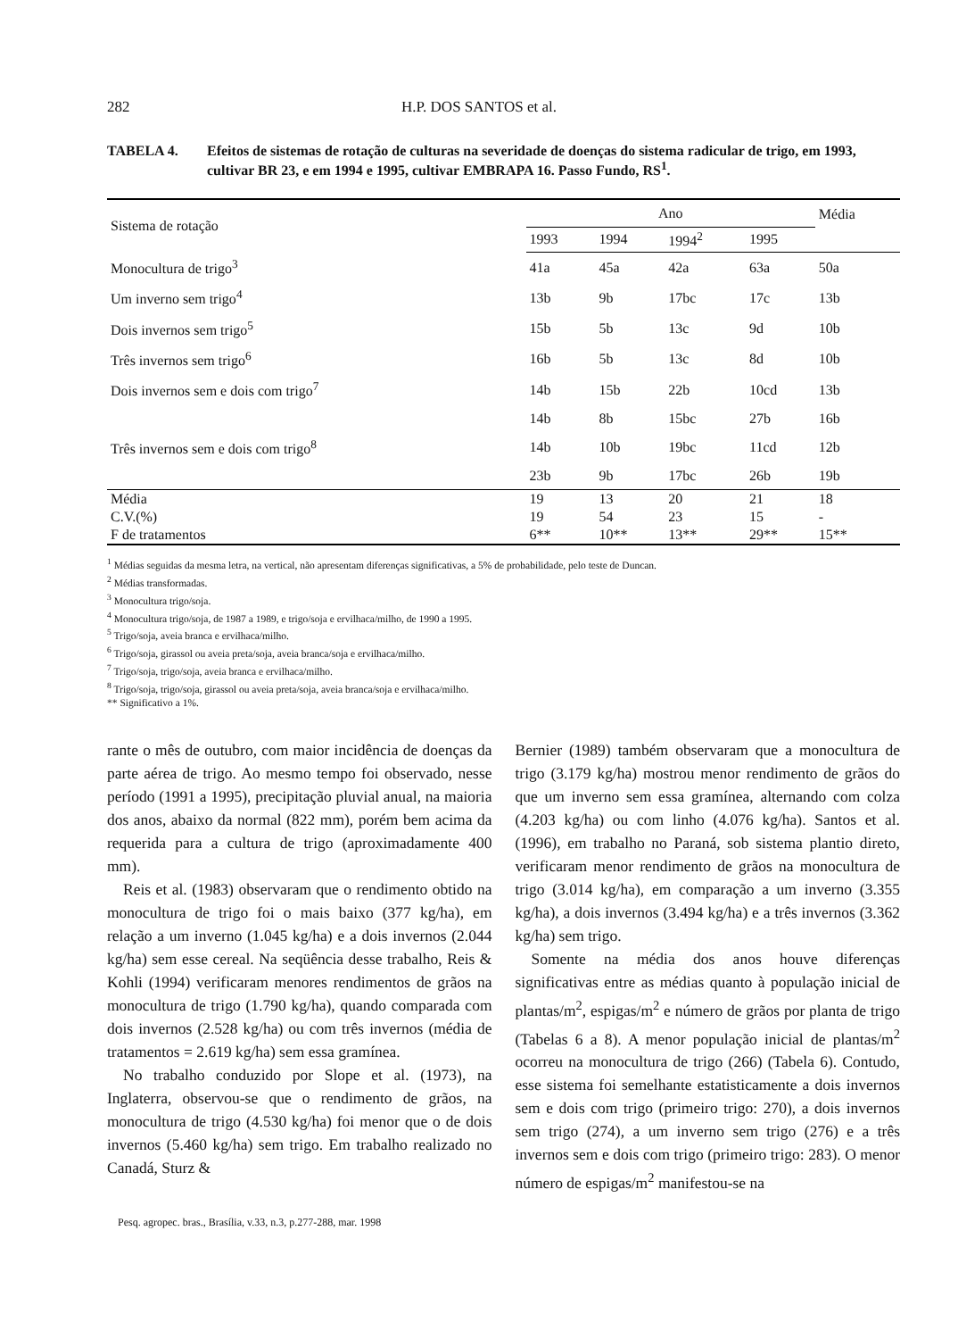282 H.P. DOS SANTOS et al.
TABELA 4. Efeitos de sistemas de rotação de culturas na severidade de doenças do sistema radicular de trigo, em 1993, cultivar BR 23, e em 1994 e 1995, cultivar EMBRAPA 16. Passo Fundo, RS<sup>1</sup>.
| Sistema de rotação | Ano | | | | Média |
| --- | --- | --- | --- | --- | --- |
| | 1993 | 1994 | 1994<sup>2</sup> | 1995 | |
| Monocultura de trigo<sup>3</sup> | 41a | 45a | 42a | 63a | 50a |
| Um inverno sem trigo<sup>4</sup> | 13b | 9b | 17bc | 17c | 13b |
| Dois invernos sem trigo<sup>5</sup> | 15b | 5b | 13c | 9d | 10b |
| Três invernos sem trigo<sup>6</sup> | 16b | 5b | 13c | 8d | 10b |
| Dois invernos sem e dois com trigo<sup>7</sup> | 14b | 15b | 22b | 10cd | 13b |
| | 14b | 8b | 15bc | 27b | 16b |
| Três invernos sem e dois com trigo<sup>8</sup> | 14b | 10b | 19bc | 11cd | 12b |
| | 23b | 9b | 17bc | 26b | 19b |
| Média | 19 | 13 | 20 | 21 | 18 |
| C.V.(%) | 19 | 54 | 23 | 15 | - |
| F de tratamentos | 6** | 10** | 13** | 29** | 15** |
<sup>1</sup> Médias seguidas da mesma letra, na vertical, não apresentam diferenças significativas, a 5% de probabilidade, pelo teste de Duncan.
<sup>2</sup> Médias transformadas.
<sup>3</sup> Monocultura trigo/soja.
<sup>4</sup> Monocultura trigo/soja, de 1987 a 1989, e trigo/soja e ervilhaca/milho, de 1990 a 1995.
<sup>5</sup> Trigo/soja, aveia branca e ervilhaca/milho.
<sup>6</sup> Trigo/soja, girassol ou aveia preta/soja, aveia branca/soja e ervilhaca/milho.
<sup>7</sup> Trigo/soja, trigo/soja, aveia branca e ervilhaca/milho.
<sup>8</sup> Trigo/soja, trigo/soja, girassol ou aveia preta/soja, aveia branca/soja e ervilhaca/milho.
** Significativo a 1%.
rante o mês de outubro, com maior incidência de doenças da parte aérea de trigo. Ao mesmo tempo foi observado, nesse período (1991 a 1995), precipitação pluvial anual, na maioria dos anos, abaixo da normal (822 mm), porém bem acima da requerida para a cultura de trigo (aproximadamente 400 mm).
Reis et al. (1983) observaram que o rendimento obtido na monocultura de trigo foi o mais baixo (377 kg/ha), em relação a um inverno (1.045 kg/ha) e a dois invernos (2.044 kg/ha) sem esse cereal. Na seqüência desse trabalho, Reis & Kohli (1994) verificaram menores rendimentos de grãos na monocultura de trigo (1.790 kg/ha), quando comparada com dois invernos (2.528 kg/ha) ou com três invernos (média de tratamentos = 2.619 kg/ha) sem essa gramínea.
No trabalho conduzido por Slope et al. (1973), na Inglaterra, observou-se que o rendimento de grãos, na monocultura de trigo (4.530 kg/ha) foi menor que o de dois invernos (5.460 kg/ha) sem trigo. Em trabalho realizado no Canadá, Sturz &
Bernier (1989) também observaram que a monocultura de trigo (3.179 kg/ha) mostrou menor rendimento de grãos do que um inverno sem essa gramínea, alternando com colza (4.203 kg/ha) ou com linho (4.076 kg/ha). Santos et al. (1996), em trabalho no Paraná, sob sistema plantio direto, verificaram menor rendimento de grãos na monocultura de trigo (3.014 kg/ha), em comparação a um inverno (3.355 kg/ha), a dois invernos (3.494 kg/ha) e a três invernos (3.362 kg/ha) sem trigo.
Somente na média dos anos houve diferenças significativas entre as médias quanto à população inicial de plantas/m<sup>2</sup>, espigas/m<sup>2</sup> e número de grãos por planta de trigo (Tabelas 6 a 8). A menor população inicial de plantas/m<sup>2</sup> ocorreu na monocultura de trigo (266) (Tabela 6). Contudo, esse sistema foi semelhante estatisticamente a dois invernos sem e dois com trigo (primeiro trigo: 270), a dois invernos sem trigo (274), a um inverno sem trigo (276) e a três invernos sem e dois com trigo (primeiro trigo: 283). O menor número de espigas/m<sup>2</sup> manifestou-se na
Pesq. agropec. bras., Brasília, v.33, n.3, p.277-288, mar. 1998